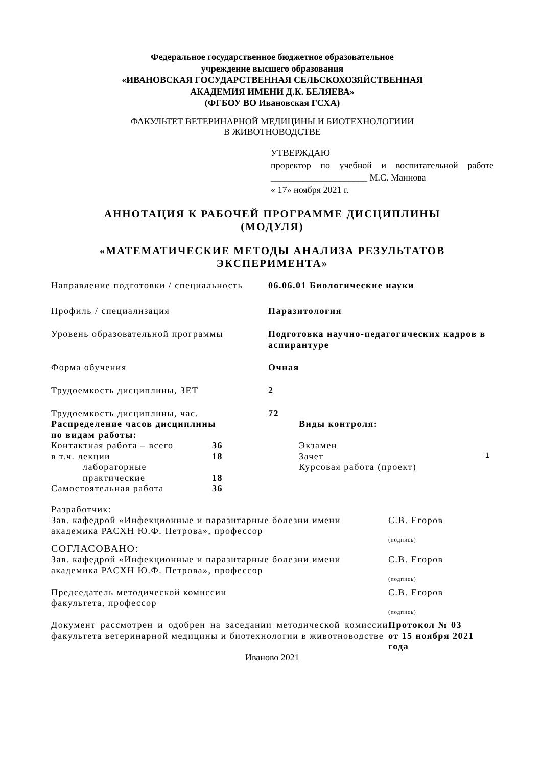Федеральное государственное бюджетное образовательное
учреждение высшего образования
«ИВАНОВСКАЯ ГОСУДАРСТВЕННАЯ СЕЛЬСКОХОЗЯЙСТВЕННАЯ
АКАДЕМИЯ ИМЕНИ Д.К. БЕЛЯЕВА»
(ФГБОУ ВО Ивановская ГСХА)
ФАКУЛЬТЕТ ВЕТЕРИНАРНОЙ МЕДИЦИНЫ И БИОТЕХНОЛОГИИИ
В ЖИВОТНОВОДСТВЕ
УТВЕРЖДАЮ
проректор по учебной и воспитательной работе _____________________ М.С. Маннова
« 17» ноября 2021 г.
АННОТАЦИЯ К РАБОЧЕЙ ПРОГРАММЕ ДИСЦИПЛИНЫ
(МОДУЛЯ)
«МАТЕМАТИЧЕСКИЕ МЕТОДЫ АНАЛИЗА РЕЗУЛЬТАТОВ
ЭКСПЕРИМЕНТА»
| Направление подготовки / специальность | 06.06.01 Биологические науки |
| Профиль / специализация | Паразитология |
| Уровень образовательной программы | Подготовка научно-педагогических кадров в аспирантуре |
| Форма обучения | Очная |
| Трудоемкость дисциплины, ЗЕТ | 2 |
| Трудоемкость дисциплины, час. | 72 |
| Распределение часов дисциплины по видам работы: | | | Виды контроля: | |
| Контактная работа – всего | 36 | | Экзамен | |
| в т.ч. лекции | 18 | | Зачет | 1 |
| лабораторные | | | Курсовая работа (проект) | |
| практические | 18 | | | |
| Самостоятельная работа | 36 | | | |
| Разработчик: | |
| Зав. кафедрой «Инфекционные и паразитарные болезни имени академика РАСХН Ю.Ф. Петрова», профессор | С.В. Егоров |
| | (подпись) |
| СОГЛАСОВАНО: | |
| Зав. кафедрой «Инфекционные и паразитарные болезни имени академика РАСХН Ю.Ф. Петрова», профессор | С.В. Егоров |
| | (подпись) |
| Председатель методической комиссии факультета, профессор | С.В. Егоров |
| | (подпись) |
| Документ рассмотрен и одобрен на заседании методической комиссии факультета ветеринарной медицины и биотехнологии в животноводстве | Протокол № 03 от 15 ноября 2021 года |
Иваново 2021